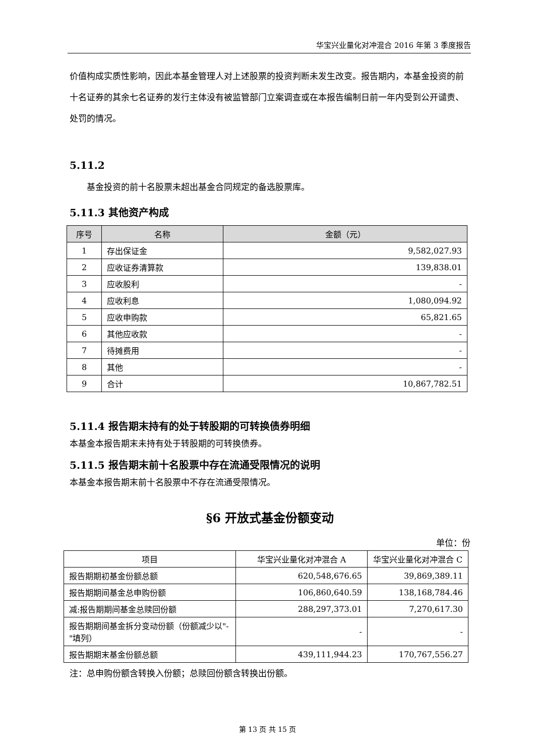华宝兴业量化对冲混合 2016 年第 3 季度报告
价值构成实质性影响，因此本基金管理人对上述股票的投资判断未发生改变。报告期内，本基金投资的前十名证券的其余七名证券的发行主体没有被监管部门立案调查或在本报告编制日前一年内受到公开谴责、处罚的情况。
5.11.2
基金投资的前十名股票未超出基金合同规定的备选股票库。
5.11.3 其他资产构成
| 序号 | 名称 | 金额（元） |
| --- | --- | --- |
| 1 | 存出保证金 | 9,582,027.93 |
| 2 | 应收证券清算款 | 139,838.01 |
| 3 | 应收股利 | - |
| 4 | 应收利息 | 1,080,094.92 |
| 5 | 应收申购款 | 65,821.65 |
| 6 | 其他应收款 | - |
| 7 | 待摊费用 | - |
| 8 | 其他 | - |
| 9 | 合计 | 10,867,782.51 |
5.11.4 报告期末持有的处于转股期的可转换债券明细
本基金本报告期末未持有处于转股期的可转换债券。
5.11.5 报告期末前十名股票中存在流通受限情况的说明
本基金本报告期末前十名股票中不存在流通受限情况。
§6 开放式基金份额变动
单位：份
| 项目 | 华宝兴业量化对冲混合 A | 华宝兴业量化对冲混合 C |
| 报告期期初基金份额总额 | 620,548,676.65 | 39,869,389.11 |
| 报告期期间基金总申购份额 | 106,860,640.59 | 138,168,784.46 |
| 减:报告期期间基金总赎回份额 | 288,297,373.01 | 7,270,617.30 |
| 报告期期间基金拆分变动份额（份额减少以"-"填列） | - | - |
| 报告期期末基金份额总额 | 439,111,944.23 | 170,767,556.27 |
注：总申购份额含转换入份额；总赎回份额含转换出份额。
第 13 页 共 15 页